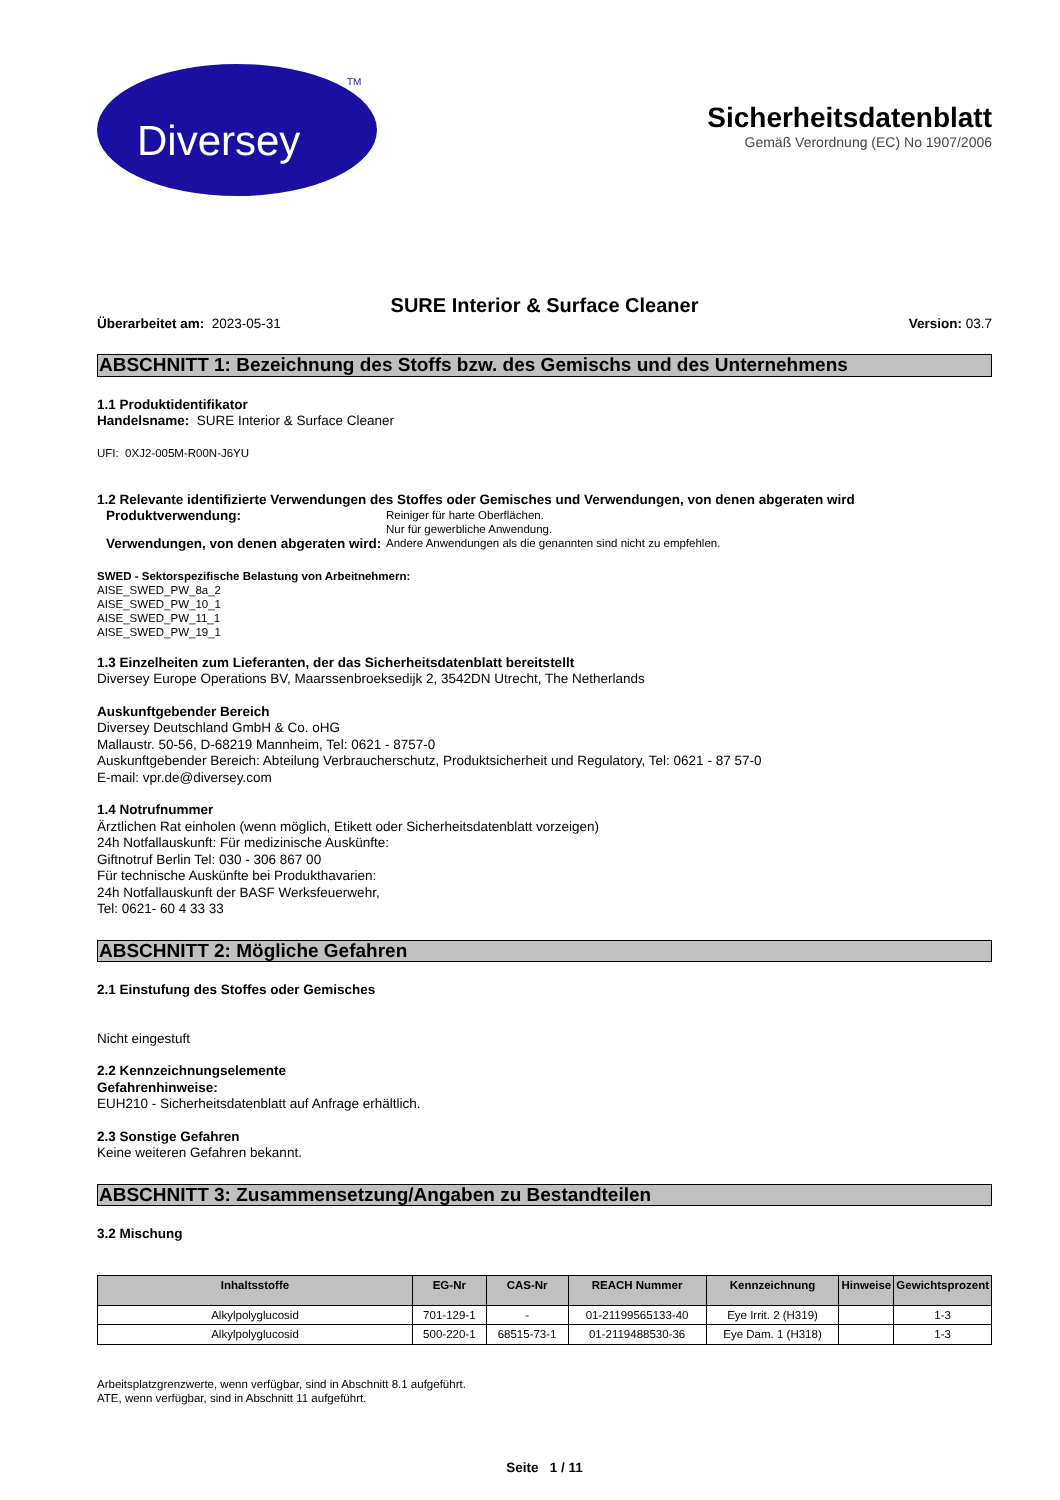Diversey
TM
Sicherheitsdatenblatt
Gemäß Verordnung (EC) No 1907/2006
SURE Interior & Surface Cleaner
Überarbeitet am: 2023-05-31 Version: 03.7
ABSCHNITT 1: Bezeichnung des Stoffs bzw. des Gemischs und des Unternehmens
1.1 Produktidentifikator
Handelsname: SURE Interior & Surface Cleaner
UFI: 0XJ2-005M-R00N-J6YU
1.2 Relevante identifizierte Verwendungen des Stoffes oder Gemisches und Verwendungen, von denen abgeraten wird
Produktverwendung:
Reiniger für harte Oberflächen.
Nur für gewerbliche Anwendung.
Verwendungen, von denen abgeraten wird:
Andere Anwendungen als die genannten sind nicht zu empfehlen.
SWED - Sektorspezifische Belastung von Arbeitnehmern:
AISE_SWED_PW_8a_2
AISE_SWED_PW_10_1
AISE_SWED_PW_11_1
AISE_SWED_PW_19_1
1.3 Einzelheiten zum Lieferanten, der das Sicherheitsdatenblatt bereitstellt
Diversey Europe Operations BV, Maarssenbroeksedijk 2, 3542DN Utrecht, The Netherlands
Auskunftgebender Bereich
Diversey Deutschland GmbH & Co. oHG
Mallaustr. 50-56, D-68219 Mannheim, Tel: 0621 - 8757-0
Auskunftgebender Bereich: Abteilung Verbraucherschutz, Produktsicherheit und Regulatory, Tel: 0621 - 87 57-0
E-mail: vpr.de@diversey.com
1.4 Notrufnummer
Ärztlichen Rat einholen (wenn möglich, Etikett oder Sicherheitsdatenblatt vorzeigen)
24h Notfallauskunft: Für medizinische Auskünfte:
Giftnotruf Berlin Tel: 030 - 306 867 00
Für technische Auskünfte bei Produkthavarien:
24h Notfallauskunft der BASF Werksfeuerwehr,
Tel: 0621- 60 4 33 33
ABSCHNITT 2: Mögliche Gefahren
2.1 Einstufung des Stoffes oder Gemisches
Nicht eingestuft
2.2 Kennzeichnungselemente
Gefahrenhinweise:
EUH210 - Sicherheitsdatenblatt auf Anfrage erhältlich.
2.3 Sonstige Gefahren
Keine weiteren Gefahren bekannt.
ABSCHNITT 3: Zusammensetzung/Angaben zu Bestandteilen
3.2 Mischung
| Inhaltsstoffe | EG-Nr | CAS-Nr | REACH Nummer | Kennzeichnung | Hinweise | Gewichtsprozent |
| --- | --- | --- | --- | --- | --- | --- |
| Alkylpolyglucosid | 701-129-1 | - | 01-21199565133-40 | Eye Irrit. 2 (H319) | | 1-3 |
| Alkylpolyglucosid | 500-220-1 | 68515-73-1 | 01-2119488530-36 | Eye Dam. 1 (H318) | | 1-3 |
Arbeitsplatzgrenzwerte, wenn verfügbar, sind in Abschnitt 8.1 aufgeführt.
ATE, wenn verfügbar, sind in Abschnitt 11 aufgeführt.
Seite 1 / 11